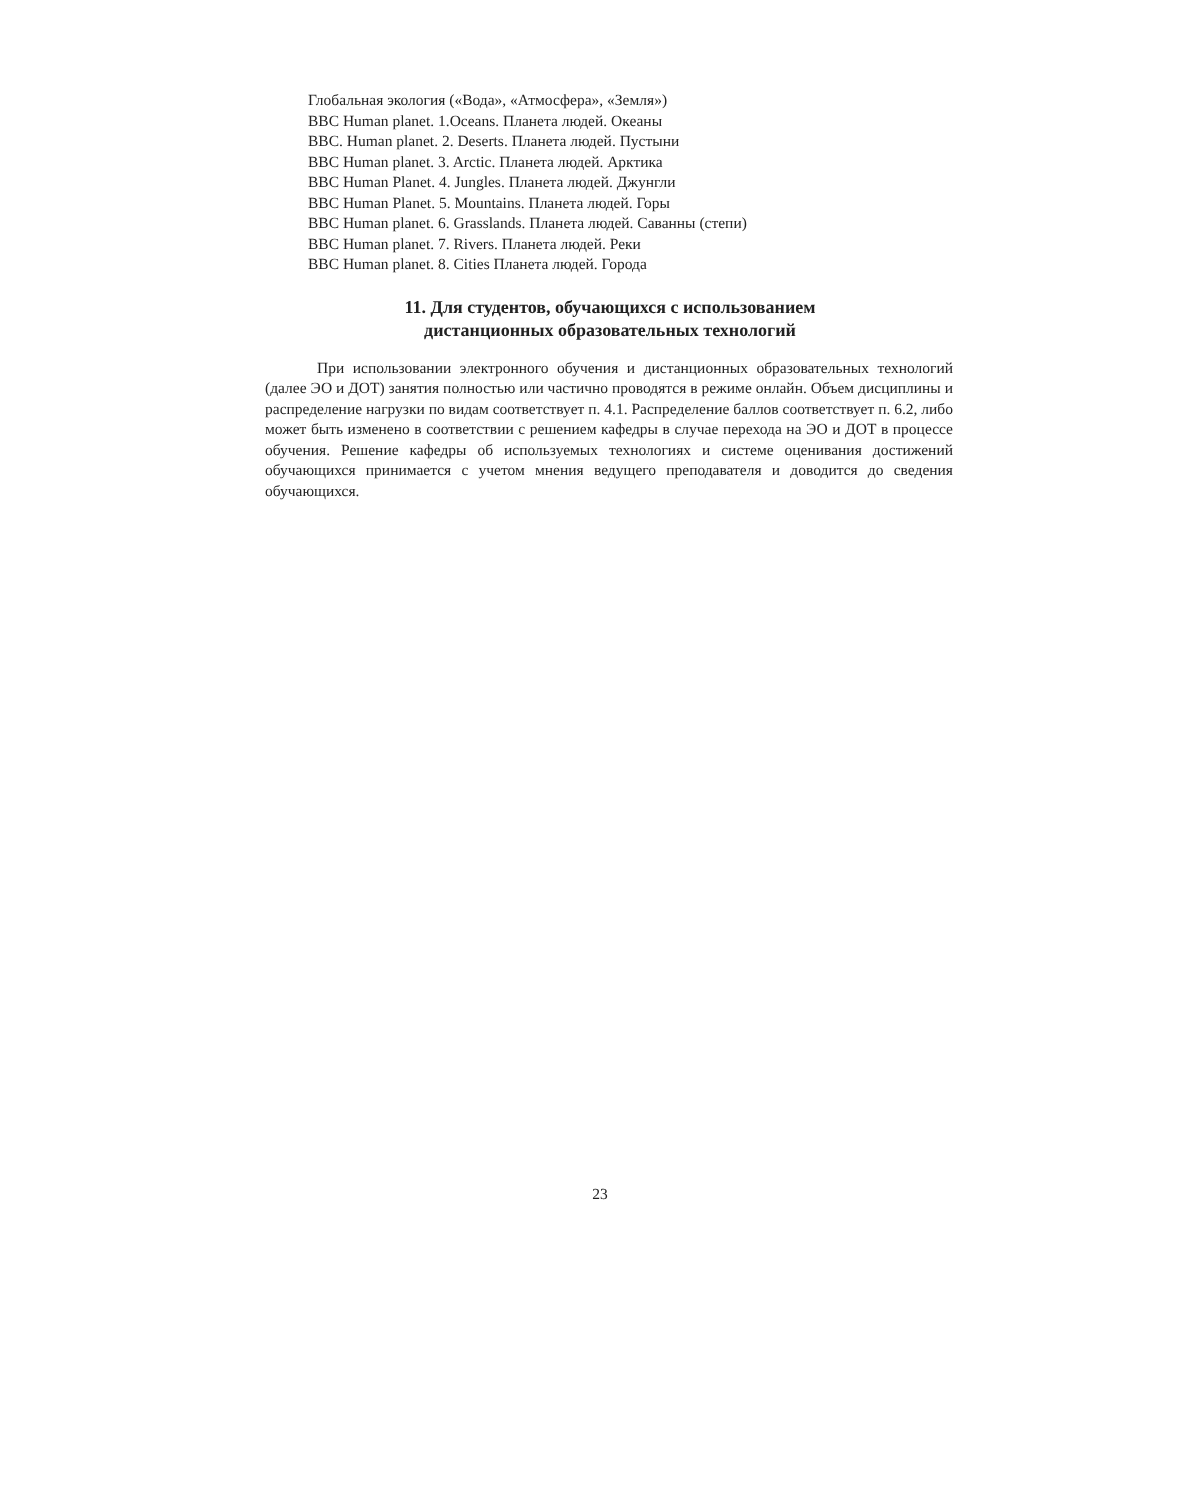Глобальная экология («Вода», «Атмосфера», «Земля»)
BBC Human planet. 1.Oceans. Планета людей. Океаны
BBC. Human planet. 2. Deserts. Планета людей. Пустыни
BBC Human planet. 3. Arctic. Планета людей. Арктика
BBC Human Planet. 4. Jungles. Планета людей. Джунгли
BBC Human Planet. 5. Mountains. Планета людей. Горы
BBC Human planet. 6. Grasslands. Планета людей. Саванны (степи)
BBC Human planet. 7. Rivers. Планета людей. Реки
BBC Human planet. 8. Cities Планета людей. Города
11. Для студентов, обучающихся с использованием
дистанционных образовательных технологий
При использовании электронного обучения и дистанционных образовательных технологий (далее ЭО и ДОТ) занятия полностью или частично проводятся в режиме онлайн. Объем дисциплины и распределение нагрузки по видам соответствует п. 4.1. Распределение баллов соответствует п. 6.2, либо может быть изменено в соответствии с решением кафедры в случае перехода на ЭО и ДОТ в процессе обучения. Решение кафедры об используемых технологиях и системе оценивания достижений обучающихся принимается с учетом мнения ведущего преподавателя и доводится до сведения обучающихся.
23